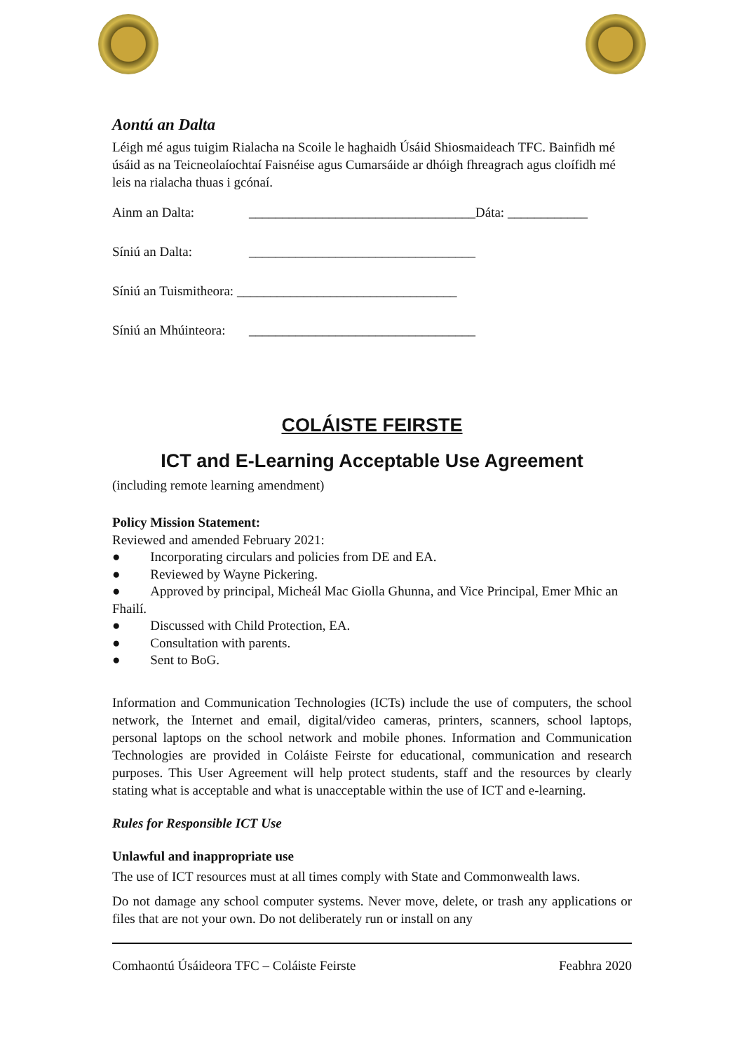Aontú an Dalta
Léigh mé agus tuigim Rialacha na Scoile le haghaidh Úsáid Shiosmaideach TFC. Bainfidh mé úsáid as na Teicneolaíochtaí Faisnéise agus Cumarsáide ar dhóigh fhreagrach agus cloífidh mé leis na rialacha thuas i gcónaí.
Ainm an Dalta: __________________________________Dáta: ____________
Síniú an Dalta: __________________________________
Síniú an Tuismitheora: _________________________________
Síniú an Mhúinteora: __________________________________
COLÁISTE FEIRSTE
ICT and E-Learning Acceptable Use Agreement
(including remote learning amendment)
Policy Mission Statement:
Reviewed and amended February 2021:
● Incorporating circulars and policies from DE and EA.
● Reviewed by Wayne Pickering.
● Approved by principal, Micheál Mac Giolla Ghunna, and Vice Principal, Emer Mhic an Fhailí.
● Discussed with Child Protection, EA.
● Consultation with parents.
● Sent to BoG.
Information and Communication Technologies (ICTs) include the use of computers, the school network, the Internet and email, digital/video cameras, printers, scanners, school laptops, personal laptops on the school network and mobile phones. Information and Communication Technologies are provided in Coláiste Feirste for educational, communication and research purposes. This User Agreement will help protect students, staff and the resources by clearly stating what is acceptable and what is unacceptable within the use of ICT and e-learning.
Rules for Responsible ICT Use
Unlawful and inappropriate use
The use of ICT resources must at all times comply with State and Commonwealth laws.
Do not damage any school computer systems. Never move, delete, or trash any applications or files that are not your own. Do not deliberately run or install on any
Comhaontú Úsáideora TFC – Coláiste Feirste Feabhra 2020